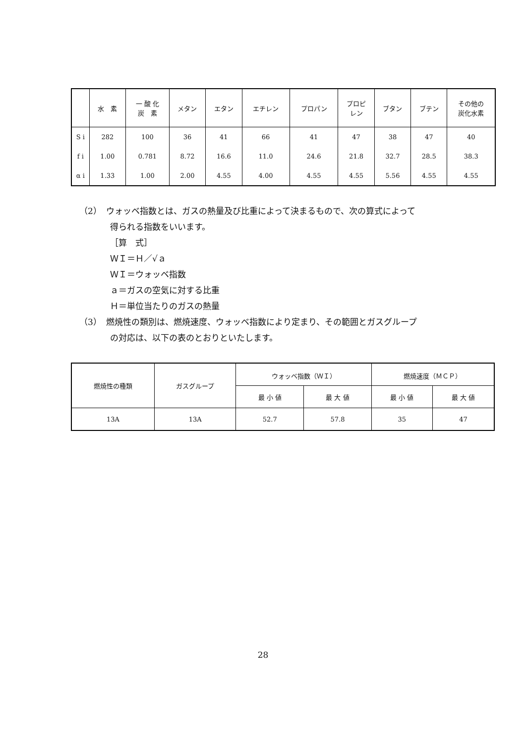| | 水 素 | 一 酸 化 炭 素 | メタン | エタン | エチレン | プロパン | プロピ レン | ブタン | ブテン | その他の 炭化水素 |
| --- | --- | --- | --- | --- | --- | --- | --- | --- | --- | --- |
| S i | 282 | 100 | 36 | 41 | 66 | 41 | 47 | 38 | 47 | 40 |
| f i | 1.00 | 0.781 | 8.72 | 16.6 | 11.0 | 24.6 | 21.8 | 32.7 | 28.5 | 38.3 |
| α i | 1.33 | 1.00 | 2.00 | 4.55 | 4.00 | 4.55 | 4.55 | 5.56 | 4.55 | 4.55 |
（2）　ウォッベ指数とは、ガスの熱量及び比重によって決まるもので、次の算式によって
得られる指数をいいます。
［算　式］
ＷＩ＝Ｈ／√ａ
ＷＩ＝ウォッベ指数
ａ＝ガスの空気に対する比重
Ｈ＝単位当たりのガスの熱量
（3）　燃焼性の類別は、燃焼速度、ウォッベ指数により定まり、その範囲とガスグループ
の対応は、以下の表のとおりといたします。
| 燃焼性の種類 | ガスグループ | ウォッベ指数（ＷＩ） | | 燃焼速度（ＭＣＰ） | |
| --- | --- | --- | --- | --- | --- |
| | | 最 小 値 | 最 大 値 | 最 小 値 | 最 大 値 |
| 13A | 13A | 52.7 | 57.8 | 35 | 47 |
28